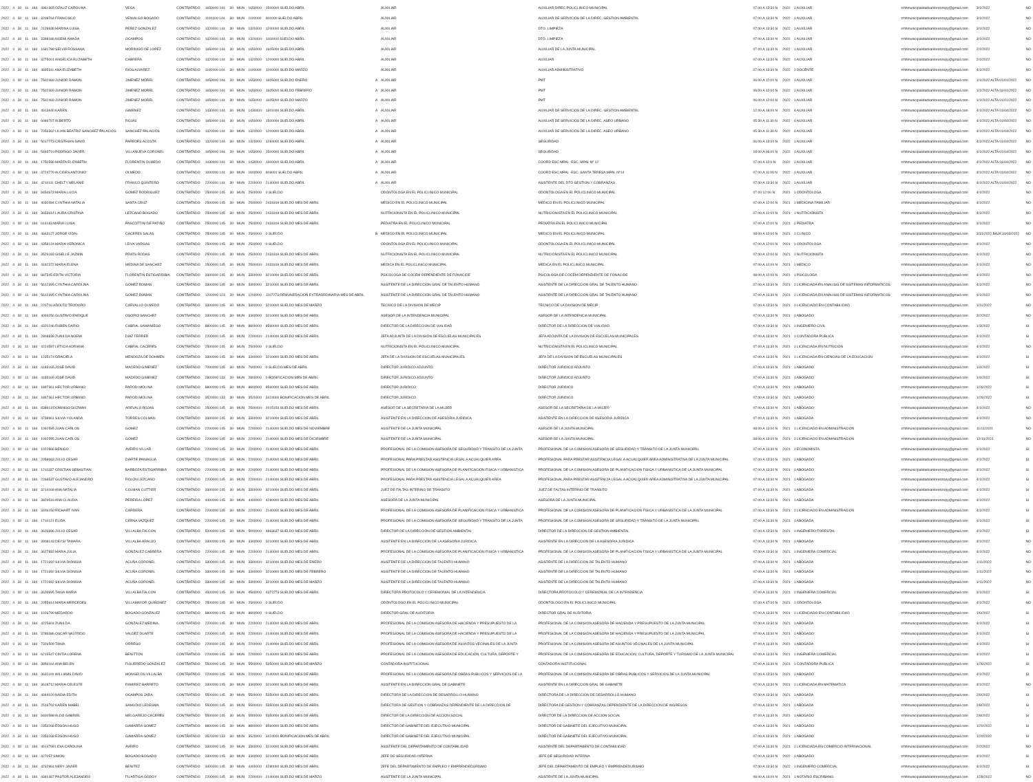| 2022 | 4 | 30 | 11 | 184 | 4961365 OZALIZ CAROLINA | VEGA | CONTRATADO | 1650000 144 | 30 | MUN | 1650000 | 1500000 SUELDO ABRIL | | AUXILIAR | AUXILIAR DIREC.POLICLINICO MUNICIPAL | 07:00 A 13:30 N | 2022 | 1 AUXILIAR | rrhhmunicipalidadsanlorenzopy@gmail.com | 3/1/2022 | NO |
| 2022 | 4 | 30 | 11 | 184 | 3208764 FRANCISCO | VENIALGO BOGADO | CONTRATADO | 1100000 144 | 30 | MUN | 1100000 | 900000 SUELDO ABRIL | | AUXILIAR | AUXILIAR DE SERVICIOS DE LA DIREC. GESTION AMBIENTAL | 07:00 A 13:30 N | 2022 | 1 AUXILIAR | rrhhmunicipalidadsanlorenzopy@gmail.com | 3/1/2022 | NO |
| 2022 | 4 | 30 | 11 | 184 | 2128938 MARINA LUISA | PEREZ GONZALEZ | CONTRATADO | 1320000 144 | 30 | MUN | 1320000 | 1200000 SUELDO ABRIL | | AUXILIAR | DTO. LIMPIEZA | 07:00 A 13:30 N | 2022 | 1 AUXILIAR | rrhhmunicipalidadsanlorenzopy@gmail.com | 3/1/2022 | NO |
| 2022 | 4 | 30 | 11 | 184 | 3398186 NOEMI AMADA | OCAMPOS | CONTRATADO | 1320000 144 | 30 | MUN | 1320000 | 1160000 SUELDO ABRIL | | AUXILIAR | DTO. LIMPIEZA | 07:00 A 13:30 N | 2022 | 1 AUXILIAR | rrhhmunicipalidadsanlorenzopy@gmail.com | 3/1/2022 | NO |
| 2022 | 4 | 30 | 11 | 184 | 1681788 SELVIA ROSSANA | MORINIGO DE LOPEZ | CONTRATADO | 1650000 144 | 30 | MUN | 1650000 | 1605000 SUELDO ABRIL | | AUXILIAR | AUXILIAR DE LA JUNTA MUNICIPAL | 07:00 A 13:30 N | 2022 | 1 AUXILIAR | rrhhmunicipalidadsanlorenzopy@gmail.com | 2/1/2022 | NO |
| 2022 | 4 | 30 | 11 | 184 | 3275001 ANGELICA ELIZABETH | CABRERA | CONTRATADO | 1320000 144 | 30 | MUN | 1320000 | 1200000 SUELDO ABRIL | | AUXILIAR | AUXILIAR | 07:00 A 13:30 N | 2022 | 1 AUXILIAR | rrhhmunicipalidadsanlorenzopy@gmail.com | 2/1/2022 | NO |
| 2022 | 4 | 30 | 11 | 184 | 4695311 ANA ELIZABETH | RIOS ALVAREZ | CONTRATADO | 1100000 144 | 30 | MUN | 1100000 | 1000000 SUELDO MARZO | | AUXILIAR | AUXILIAR ADMINISTRATIVO | 07:00 A 13:30 N | 2022 | 1 DOCENTE | rrhhmunicipalidadsanlorenzopy@gmail.com | 4/1/2022 | NO |
| 2022 | 4 | 30 | 11 | 184 | 7502469 JUNIOR RAMON | JIMENEZ MOREL | CONTRATADO | 1650000 144 | 30 | MUN | 1650000 | 1605000 SUELDO ENERO | A | AUXILIAR | PMT | 06:00 A 12:00 N | 2022 | 1 AUXILIAR | rrhhmunicipalidadsanlorenzopy@gmail.com | 1/1/2022 ALTA 01/01/2022 | NO |
| 2022 | 4 | 30 | 11 | 184 | 7502469 JUNIOR RAMON | JIMENEZ MOREL | CONTRATADO | 1650000 144 | 30 | MUN | 1650000 | 1605000 SUELDO FEBRERO | A | AUXILIAR | PMT | 06:00 A 12:00 N | 2022 | 1 AUXILIAR | rrhhmunicipalidadsanlorenzopy@gmail.com | 1/1/2022 ALTA 01/01/2022 | NO |
| 2022 | 4 | 30 | 11 | 184 | 7502469 JUNIOR RAMON | JIMENEZ MOREL | CONTRATADO | 1650000 144 | 30 | MUN | 1650000 | 1605000 SUELDO MARZO | A | AUXILIAR | PMT | 06:00 A 12:00 N | 2022 | 1 AUXILIAR | rrhhmunicipalidadsanlorenzopy@gmail.com | 1/1/2022 ALTA 01/01/2022 | NO |
| 2022 | 4 | 30 | 11 | 184 | 4913640 KAREN | GIMENEZ | CONTRATADO | 1430000 144 | 30 | MUN | 1430000 | 1301000 SUELDO ABRIL | A | AUXILIAR | AUXILIAR DE SERVICIOS DE LA DIREC. GESTION AMBIENTAL | 12:00 A 18:00 N | 2022 | 4 AUXILIAR | rrhhmunicipalidadsanlorenzopy@gmail.com | 4/1/2022 ALTA 01/04/2022 | NO |
| 2022 | 4 | 30 | 11 | 184 | 6089707 ALBERTO | ROJAS | CONTRATADO | 1650000 144 | 30 | MUN | 1650000 | 1500000 SUELDO ABRIL | A | AUXILIAR | AUXILIAR DE SERVICIOS DE LA DIREC. ASEO URBANO | 05:30 A 11:30 N | 2022 | 4 AUXILIAR | rrhhmunicipalidadsanlorenzopy@gmail.com | 4/1/2022 ALTA 01/04/2022 | NO |
| 2022 | 4 | 30 | 11 | 184 | 7056362 LILIAN BEATRIZ SANCHEZ PALACIOS | SANCHEZ PALACIOS | CONTRATADO | 1320000 144 | 30 | MUN | 1320000 | 1200000 SUELDO ABRIL | A | AUXILIAR | AUXILIAR DE SERVICIOS DE LA DIREC. ASEO URBANO | 05:30 A 11:30 N | 2022 | 4 AUXILIAR | rrhhmunicipalidadsanlorenzopy@gmail.com | 4/1/2022 ALTA 01/04/2022 | NO |
| 2022 | 4 | 30 | 11 | 184 | 5017773 CRISTHIAN DAVID | PAREDES ACOSTA | CONTRATADO | 1320000 144 | 30 | MUN | 1320000 | 1284000 SUELDO ABRIL | A | AUXILIAR | SEGURIDAD | 06:00 A 13:00 N | 2022 | 1 AUXILIAR | rrhhmunicipalidadsanlorenzopy@gmail.com | 4/1/2022 ALTA 01/04/2022 | NO |
| 2022 | 4 | 30 | 11 | 184 | 5493710 RODRIGO JAVIER | VILLANUEVA CORONEL | CONTRATADO | 1650000 144 | 30 | MUN | 1650000 | 1500000 SUELDO ABRIL | A | AUXILIAR | SEGURIDAD | 18:00 A 06:00 N | 2022 | 1 AUXILIAR | rrhhmunicipalidadsanlorenzopy@gmail.com | 4/1/2022 ALTA 01/04/2022 | NO |
| 2022 | 4 | 30 | 11 | 184 | 1750596 MARTA ELIZABETH | FLORENTIN OLMEDO | CONTRATADO | 1430000 144 | 30 | MUN | 1430000 | 1300000 SUELDO ABRIL | A | AUXILIAR | COORD ESC MPAL -ESC. MPAL Nº 12 | 07:00 A 12:0 N | 2022 | 1 AUXILIAR | rrhhmunicipalidadsanlorenzopy@gmail.com | 4/1/2022 ALTA 01/04/2022 | NO |
| 2022 | 4 | 30 | 11 | 184 | 3724770 ALCIDES ANTONIO | OLMEDO | CONTRATADO | 1000000 144 | 30 | MUN | 1000000 | 909091 SUELDO ABRIL | A | AUXILIAR | COORD ESC MPAL -ESC. SANTA TERESA MPAL Nº14 | 07:00 A 11:00 N | 2022 | 1 AUXILIAR | rrhhmunicipalidadsanlorenzopy@gmail.com | 4/1/2022 ALTA 01/04/2022 | NO |
| 2022 | 4 | 30 | 11 | 184 | 4210111 CHELTY MELANIE | FRANCO QUINTERO | CONTRATADO | 2200000 144 | 30 | MUN | 2200000 | 2140000 SUELDO ABRIL | A | AUXILIAR | ASISTENTE DEL DTO GESTION Y COBRANZAS | 07:00 A 13:30 N | 2022 | 1 AUXILIAR | rrhhmunicipalidadsanlorenzopy@gmail.com | 4/1/2022 ALTA 01/04/2022 | NO |
| 2022 | 4 | 30 | 11 | 184 | 3454673 MARIA LUCIA | GOMEZ RODRIGUEZ | CONTRATADO | 2500000 145 | 30 | MUN | 2500000 | 0 SUELDO | | ODONTOLOGA EN EL POLICLINICO MUNICIPAL | ODONTOLOGA EN EL POLICLINICO MUNICIPAL | 07:00 12:00 N | 2021 | 1 ODONTOLOGA | rrhhmunicipalidadsanlorenzopy@gmail.com | 4/1/2022 | NO |
| 2022 | 4 | 30 | 11 | 184 | 4030494 CYNTHIA NATALIA | SANTA CRUZ | CONTRATADO | 2500000 145 | 30 | MUN | 2500000 | 2431819 SUELDO MES DE ABRIL | | MEDICO EN EL POLICLINICO MUNICIPAL | MEDICO EN EL POLICLINICO MUNICIPAL | 07:00 A 12:00 N | 2021 | 1 MEDICINA FAMILIAR | rrhhmunicipalidadsanlorenzopy@gmail.com | 4/1/2022 | NO |
| 2022 | 4 | 30 | 11 | 184 | 3653614 LAURA CRISTINA | LEZCANO BOGADO | CONTRATADO | 2500000 145 | 30 | MUN | 2500000 | 2431819 SUELDO MES DE ABRIL | | NUTRICIONISTA EN EL POLICLINICO MUNICIPAL | NUTRICIONISTA EN EL POLICLINICO MUNICIPAL | 07:00 A 12:00 N | 2021 | 1 NUTRICIONISTA | rrhhmunicipalidadsanlorenzopy@gmail.com | 4/1/2022 | NO |
| 2022 | 4 | 30 | 11 | 184 | 614183 MARIA LUISA | PASCOTTINI DE PATIÑO | CONTRATADO | 2500000 145 | 30 | MUN | 2500000 | 2431819 SUELDO MES DE ABRIL | | PEDIATRA EN EL POLICLINICO MUNICIPAL | PEDIATRA EN EL POLICLINICO MUNICIPAL | 07:00 A 12:00 N | 2021 | 1 PEDIATRA | rrhhmunicipalidadsanlorenzopy@gmail.com | 4/1/2022 | NO |
| 2022 | 4 | 30 | 11 | 184 | 4663127 JORGE VIDAL | CACERES SALAS | CONTRATADO | 2500000 145 | 30 | MUN | 2500000 | 0 SUELDO | B | MEDICO EN EL POLICLINICO MUNICIPAL | MEDICO EN EL POLICLINICO MUNICIPAL | 08:00 A 12:00 N | 2021 | 1 CLINICO | rrhhmunicipalidadsanlorenzopy@gmail.com | 3/31/2022 BAJA 31/03/2022 | NO |
| 2022 | 4 | 30 | 11 | 184 | 4358124 MARIA VERONICA | LEIVA VARGAS | CONTRATADO | 2500000 145 | 30 | MUN | 2500000 | 0 SUELDO | | ODONTOLOGA EN EL POLICLINICO MUNICIPAL | ODONTOLOGA EN EL POLICLINICO MUNICIPAL | 07:00 A 12:00 N | 2021 | 1 ODONTOLOGA | rrhhmunicipalidadsanlorenzopy@gmail.com | 4/1/2022 | NO |
| 2022 | 4 | 30 | 11 | 184 | 3529183 GISELLE JAZMIN | PRATS RODAS | CONTRATADO | 2500000 145 | 30 | MUN | 2500000 | 2431819 SUELDO MES DE ABRIL | | NUTRICIONISTA EN EL POLICLINICO MUNICIPAL | NUTRICIONISTA EN EL POLICLINICO MUNICIPAL | 07:00 A 12:00 N | 2021 | 1 NUTRICIONISTA | rrhhmunicipalidadsanlorenzopy@gmail.com | 4/1/2022 | NO |
| 2022 | 4 | 30 | 11 | 184 | 4192372 MARIA ELENA | MEDINA DE SANCHEZ | CONTRATADO | 2500000 145 | 30 | MUN | 2500000 | 2431819 SUELDO MES DE ABRIL | | MEDICA EN EL POLICLINICO MUNICIPAL | MEDICA EN EL POLICLINICO MUNICIPAL | 07:00 A 12:00 N | 2021 | 1 MEDICO | rrhhmunicipalidadsanlorenzopy@gmail.com | 4/1/2022 | NO |
| 2022 | 4 | 30 | 11 | 184 | 687345 EDITH VICTORIA | FLORENTIN ESTIGARRIBIA | CONTRATADO | 3300000 145 | 30 | MUN | 3300000 | 3210000 SUELDO MES DE ABRIL | | PSICOLOGA DE COCEM DEPENDIENTE DE FONACIDE | PSICOLOGA DE COCEM DEPENDIENTE DE FONACIDE | 08:00 A 12:00 N | 2021 | 1 PSICOLOGA | rrhhmunicipalidadsanlorenzopy@gmail.com | 4/1/2022 | NO |
| 2022 | 4 | 30 | 11 | 184 | 5612395 CYNTHIA CAROLINA | GOMEZ ROMAN | CONTRATADO | 3300000 145 | 30 | MUN | 3300000 | 3210000 SUELDO MES DE ABRIL | | ASISTENTE DE LA DIRECCION GRAL DE TALENTO HUMANO | ASISTENTE DE LA DIRECCION GRAL DE TALENTO HUMANO | 07:00 A 13:30 N | 2021 | 1 LICENCIADA EN ANALISIS DE SISTEMAS INFORMATICOS | rrhhmunicipalidadsanlorenzopy@gmail.com | 4/1/2022 | NO |
| 2022 | 4 | 30 | 11 | 184 | 5612395 CYNTHIA CAROLINA | GOMEZ ROMAN | CONTRATADO | 1200000 123 | 30 | MUN | 1200000 | 1167273 REMUNERACION EXTRAORDINARIA MES DE ABRIL | | ASISTENTE DE LA DIRECCION GRAL DE TALENTO HUMANO | ASISTENTE DE LA DIRECCION GRAL DE TALENTO HUMANO | 07:00 A 13:30 N | 2021 | 1 LICENCIADA EN ANALISIS DE SISTEMAS INFORMATICOS | rrhhmunicipalidadsanlorenzopy@gmail.com | 4/1/2022 | NO |
| 2022 | 4 | 30 | 11 | 184 | 220716 ADOLFO TEODORO | CARVALLO OLMEDO | CONTRATADO | 3300000 145 | 30 | MUN | 3300000 | 3210000 SUELDO MES DE MARZO | | TECNICO DE LA DIVISION DE MECIP | TECNICO DE LA DIVISION DE MECIP | 07:00 A 13:30 N | 2021 | 1 LICENCIADO EN CONTABILIDAD | rrhhmunicipalidadsanlorenzopy@gmail.com | 1/11/2022 | NO |
| 2022 | 4 | 30 | 11 | 184 | 4093256 GUSTAVO ENRIQUE | OSORIO SANCHEZ | CONTRATADO | 3300000 145 | 30 | MUN | 3300000 | 3210000 SUELDO MES DE ABRIL | | ASESOR DE LA INTENDENCIA MUNICIPAL | ASESOR DE LA INTENDENCIA MUNICIPAL | 07:00 A 13:30 N | 2021 | 1 ABOGADO | rrhhmunicipalidadsanlorenzopy@gmail.com | 3/2/2022 | NO |
| 2022 | 4 | 30 | 11 | 184 | 4320246 RUBEN DARIO | CABRAL SAMANIEGO | CONTRATADO | 8800000 145 | 30 | MUN | 8800000 | 8560000 SUELDO MES DE ABRIL | | DIRECTOR DE LA DIRECCION DE VIALIDAD | DIRECTOR DE LA DIRECCION DE VIALIDAD | 07:00 A 13:30 N | 2021 | 1 INGENIERO CIVIL | rrhhmunicipalidadsanlorenzopy@gmail.com | 1/3/2022 | SI |
| 2022 | 4 | 30 | 11 | 184 | 2808838 ZUNILDA NOEMI | DIAZ FERRER | CONTRATADO | 2200000 145 | 30 | MUN | 2200000 | 2140000 SUELDO MES DE ABRIL | | JEFA ADJUNTA DE LA DIVISION DE ESCUELAS MUNICIPALES | JEFA ADJUNTA DE LA DIVISION DE ESCUELAS MUNICIPALES | 07:00 A 13:30 N | 2021 | 1 CONTADORA PUBLICA | rrhhmunicipalidadsanlorenzopy@gmail.com | 4/1/2022 | SI |
| 2022 | 4 | 30 | 11 | 184 | 4224597 LETICIA ADRIANA | CABRAL CACERES | CONTRATADO | 2500000 145 | 30 | MUN | 2500000 | 0 SUELDO | | NUTRICIONISTA EN EL POLICLINICO MUNICIPAL | NUTRICIONISTA EN EL POLICLINICO MUNICIPAL | 07:00 A 13:30 N | 2021 | 1 LICENCIADA EN NUTRICION | rrhhmunicipalidadsanlorenzopy@gmail.com | 4/1/2022 | NO |
| 2022 | 4 | 30 | 11 | 184 | 1235174 GRACIELA | MENDOZA DE DOHMEN | CONTRATADO | 3300000 145 | 30 | MUN | 3300000 | 3210000 SUELDO MES DE ABRIL | | JEFA DE LA DIVISION DE ESCUELAS MUNICIPALES | JEFA DE LA DIVISION DE ESCUELAS MUNICIPALES | 07:00 A 13:30 N | 2021 | 1 LICENCIADA EN CIENCIAS DE LA EDUCACION | rrhhmunicipalidadsanlorenzopy@gmail.com | 4/1/2022 | SI |
| 2022 | 4 | 30 | 11 | 184 | 4183165 JOSE DAVID | MACEDO GIMENEZ | CONTRATADO | 7000000 145 | 30 | MUN | 7000000 | 0 SUELDO MES DE ABRIL | | DIRECTOR JURIDICO ADJUNTO | DIRECTOR JURIDICO ADJUNTO | 07:00 A 13:30 N | 2021 | 1 ABOGADO | rrhhmunicipalidadsanlorenzopy@gmail.com | 1/4/2022 | SI |
| 2022 | 4 | 30 | 11 | 184 | 4183165 JOSE DAVID | MACEDO GIMENEZ | CONTRATADO | 2800000 133 | 30 | MUN | 2800000 | 0 BONIFICACION MES DE ABRIL | | DIRECTOR JURIDICO ADJUNTO | DIRECTOR JURIDICO ADJUNTO | 07:00 A 13:30 N | 2021 | 1 ABOGADO | rrhhmunicipalidadsanlorenzopy@gmail.com | 1/4/2022 | SI |
| 2022 | 4 | 30 | 11 | 184 | 1897361 HECTOR URBANO | PARODI MOLINA | CONTRATADO | 8800000 145 | 30 | MUN | 8800000 | 8560000 SUELDO MES DE ABRIL | | DIRECTOR JURIDICO | DIRECTOR JURIDICO | 07:00 A 13:30 N | 2021 | 1 ABOGADO | rrhhmunicipalidadsanlorenzopy@gmail.com | 1/26/2022 | SI |
| 2022 | 4 | 30 | 11 | 184 | 1897361 HECTOR URBANO | PARODI MOLINA | CONTRATADO | 3520000 133 | 30 | MUN | 3520000 | 3424000 BONIFICACION MES DE ABRIL | | DIRECTOR JURIDICO | DIRECTOR JURIDICO | 07:00 A 13:30 N | 2021 | 1 ABOGADO | rrhhmunicipalidadsanlorenzopy@gmail.com | 1/26/2022 | SI |
| 2022 | 4 | 30 | 11 | 184 | 838913 DOMINGO GUZMAN | AREVALO ROJAS | CONTRATADO | 2500000 145 | 30 | MUN | 2500000 | 2015154 SUELDO MES DE ABRIL | | ASESOR DE LA SECRETARIA DE LA MUJER | ASESOR DE LA SECRETARIA DE LA MUJER | 07:00 A 13:30 N | 2021 | 1 ABOGADO | rrhhmunicipalidadsanlorenzopy@gmail.com | 4/1/2022 | NO |
| 2022 | 4 | 30 | 11 | 184 | 4738961 SILVIA YOLANDA | TORRES COLMAN | CONTRATADO | 3300000 145 | 30 | MUN | 3300000 | 3210000 SUELDO MES DE ABRIL | | ASISTENTE EN LA DIRECCION DE ASESORIA JURIDICA | ASISTENTE EN LA DIRECCION DE ASESORIA JURIDICA | 07:00 A 13:30 N | 2021 | 1 ABOGADA | rrhhmunicipalidadsanlorenzopy@gmail.com | 4/1/2022 | NO |
| 2022 | 4 | 30 | 11 | 184 | 1092595 JUAN CARLOS | GOMEZ | CONTRATADO | 2200000 145 | 30 | MUN | 2200000 | 2140000 SUELDO MES DE NOVIEMBRE | | ASISTENTE DE LA JUNTA MUNICIPAL | ASESOR DE LA JUNTA MUNICIPAL | 08:00 A 13:00 N | 2021 | 1 LICENCIADO EN ADMINISTRACION | rrhhmunicipalidadsanlorenzopy@gmail.com | 11/11/2021 | NO |
| 2022 | 4 | 30 | 11 | 184 | 1092595 JUAN CARLOS | GOMEZ | CONTRATADO | 2200000 145 | 30 | MUN | 2200000 | 2140000 SUELDO MES DE DICIEMBRE | | ASISTENTE DE LA JUNTA MUNICIPAL | ASESOR DE LA JUNTA MUNICIPAL | 08:00 A 13:00 N | 2021 | 1 LICENCIADO EN ADMINISTRACION | rrhhmunicipalidadsanlorenzopy@gmail.com | 12/10/2021 | NO |
| 2022 | 4 | 30 | 11 | 184 | 1022866 BENIGO | AVEIRO VILLAR | CONTRATADO | 2200000 145 | 30 | MUN | 2200000 | 2140000 SUELDO MES DE ABRIL | | PROFESIONAL DE LA COMISION ASESORA DE SEGURIDAD Y TRANSITO DE LA JUNTA | PROFESIONAL DE LA COMISION ASESORA DE SEGURIDAD Y TRANSITO DE LA JUNTA MUNICIPAL | 07:00 A 13:30 N | 2021 | 1 ECONOMISTA | rrhhmunicipalidadsanlorenzopy@gmail.com | 4/1/2022 | SI |
| 2022 | 4 | 30 | 11 | 184 | 2058663 JULIO CESAR | DIARTE PANIAGUA | CONTRATADO | 2200000 145 | 30 | MUN | 2200000 | 2140000 SUELDO MES DE ABRIL | | PROFESIONAL PARA PRESTAR ASISTENCIA LEGAL A ACUALQUIER AREA | PROFESIONAL PARA PRESTAR ASISTENCIA LEGAL A ACUALQUIER AREA ADMINISTRATIVA DE LA JUNTA MUNICIPAL | 07:00 A 13:30 N | 2021 | 1 ABOGADO | rrhhmunicipalidadsanlorenzopy@gmail.com | 4/1/2022 | SI |
| 2022 | 4 | 30 | 11 | 184 | 1211337 CRISTIAN SEBASTIAN | BARBOZA ESTIGARRIBIA | CONTRATADO | 2200000 145 | 30 | MUN | 2200000 | 2140000 SUELDO MES DE ABRIL | | PROFESIONAL DE LA COMISION ASESORA DE PLANIFICACION FISICA Y URBANISTICA | PROFESIONAL DE LA COMISION ASESORA DE PLANIFICACION FISICA Y URBANISTICA DE LA JUNTA MUNICIPAL | 07:00 A 13:30 N | 2021 | 1 ABOGADO | rrhhmunicipalidadsanlorenzopy@gmail.com | 4/1/2022 | SI |
| 2022 | 4 | 30 | 11 | 184 | 2268537 GUSTAVO ALEJANDRO | ROLON LEZCANO | CONTRATADO | 2200000 145 | 30 | MUN | 2200000 | 2140000 SUELDO MES DE ABRIL | | PROFESIONAL PARA PRESTAR ASISTENCIA LEGAL A ACUALQUIER AREA | PROFESIONAL PARA PRESTAR ASISTENCIA LEGAL A ACUALQUIER AREA ADMINISTRATIVA DE LA JUNTA MUNICIPAL | 07:00 A 13:30 N | 2021 | 1 ABOGADO | rrhhmunicipalidadsanlorenzopy@gmail.com | 4/1/2022 | SI |
| 2022 | 4 | 30 | 11 | 184 | 3214169 ANA NATALIA | COLMAN CUTTIER | CONTRATADO | 3300000 145 | 30 | MUN | 3300000 | 3210000 SUELDO MES DE ABRIL | | JUEZ DE FALTAS INTERINO DE TRANSITO | JUEZ DE FALTAS INTERINO DE TRANSITO | 07:00 A 13:30 N | 2021 | 1 ABOGADA | rrhhmunicipalidadsanlorenzopy@gmail.com | 4/1/2022 | SI |
| 2022 | 4 | 30 | 11 | 184 | 3829516 ANA CLAUDIA | PEREIRA LOPEZ | CONTRATADO | 4400000 145 | 30 | MUN | 4400000 | 4280000 SUELDO MES DE ABRIL | | ASESORA DE LA JUNTA MUNICIPAL | ASESORA DE LA JUNTA MUNICIPAL | 07:00 A 13:30 N | 2021 | 1 ABOGADA | rrhhmunicipalidadsanlorenzopy@gmail.com | 4/1/2022 | SI |
| 2022 | 4 | 30 | 11 | 184 | 3406150 RICHART IVAN | CARRERA | CONTRATADO | 2200000 145 | 30 | MUN | 2200000 | 2140000 SUELDO MES DE ABRIL | | PROFESIONAL DE LA COMISION ASESORA DE PLANIFICACION FISICA Y URBANISTICA | PROFESIONAL DE LA COMISION ASESORA DE PLANIFICACION FISICA Y URBANISTICA DE LA JUNTA MUNICIPAL | 07:00 A 13:30 N | 2021 | 1 LICENCIADO EN ADMINISTRACION | rrhhmunicipalidadsanlorenzopy@gmail.com | 4/1/2022 | SI |
| 2022 | 4 | 30 | 11 | 184 | 1710121 ELIDA | CERNA VAZQUEZ | CONTRATADO | 2200000 145 | 30 | MUN | 2200000 | 2140000 SUELDO MES DE ABRIL | | PROFESIONAL DE LA COMISION ASESORA DE SEGURIDAD Y TRANSITO DE LA JUNTA | PROFESIONAL DE LA COMISION ASESORA DE SEGURIDAD Y TRANSITO DE LA JUNTA MUNICIPAL | 07:00 A 13:30 N | 2021 | 1 ABOGADA | rrhhmunicipalidadsanlorenzopy@gmail.com | 4/1/2022 | SI |
| 2022 | 4 | 30 | 11 | 184 | 3626996 JULIO CESAR | VILLALBA FALCON | CONTRATADO | 5000000 145 | 30 | MUN | 5000000 | 4863637 SUELDO MES DE ABRIL | | DIRECTOR DE LA DIRECCION DE GESTION AMBIENTAL | DIRECTOR DE LA DIRECCION DE GESTION AMBIENTAL | 07:00 A 13:30 N | 2021 | 1 INGENIERO FORESTAL | rrhhmunicipalidadsanlorenzopy@gmail.com | 4/1/2022 | SI |
| 2022 | 4 | 30 | 11 | 184 | 3908143 DEYSI TAMARA | VILLALBA ARAUJO | CONTRATADO | 3300000 145 | 30 | MUN | 3300000 | 3210000 SUELDO MES DE ABRIL | | ASISTENTE EN LA DIRECCION DE LA ASESORIA JURIDICA | ASISTENTE EN LA DIRECCION DE LA ASESORIA JURIDICA | 07:00 A 13:30 N | 2021 | 1 ABOGADA | rrhhmunicipalidadsanlorenzopy@gmail.com | 4/1/2022 | NO |
| 2022 | 4 | 30 | 11 | 184 | 3627832 MARIA JULIA | GONZALEZ CABRERA | CONTRATADO | 2200000 145 | 30 | MUN | 2200000 | 2140000 SUELDO MES DE ABRIL | | PROFESIONAL DE LA COMISION ASESORA DE PLANIFICACION FISICA Y URBANISTICA | PROFESIONAL DE LA COMISION ASESORA DE PLANIFICACION FISICA Y URBANISTICA DE LA JUNTA MUNICIPAL | 07:00 A 13:30 N | 2021 | 1 INGENIERA COMERCIAL | rrhhmunicipalidadsanlorenzopy@gmail.com | 4/1/2022 | NO |
| 2022 | 4 | 30 | 11 | 184 | 1721692 SILVIA DIONISIA | ACUÑA CORONEL | CONTRATADO | 3300000 145 | 30 | MUN | 3300000 | 3210000 SUELDO MES DE ENERO | | ASISTENTE DE LA DIRECCION DE TALENTO HUMANO | ASISTENTE DE LA DIRECCION DE TALENTO HUMANO | 07:00 A 13:30 N | 2021 | 1 ABOGADA | rrhhmunicipalidadsanlorenzopy@gmail.com | 1/11/2022 | NO |
| 2022 | 4 | 30 | 11 | 184 | 1721692 SILVIA DIONISIA | ACUÑA CORONEL | CONTRATADO | 3300000 145 | 30 | MUN | 3300000 | 3210000 SUELDO MES DE FEBRERO | | ASISTENTE DE LA DIRECCION DE TALENTO HUMANO | ASISTENTE DE LA DIRECCION DE TALENTO HUMANO | 07:00 A 13:30 N | 2021 | 1 ABOGADA | rrhhmunicipalidadsanlorenzopy@gmail.com | 1/11/2022 | NO |
| 2022 | 4 | 30 | 11 | 184 | 1721692 SILVIA DIONISIA | ACUÑA CORONEL | CONTRATADO | 3300000 145 | 30 | MUN | 3300000 | 3210000 SUELDO MES DE MARZO | | ASISTENTE DE LA DIRECCION DE TALENTO HUMANO | ASISTENTE DE LA DIRECCION DE TALENTO HUMANO | 07:00 A 13:30 N | 2021 | 1 ABOGADA | rrhhmunicipalidadsanlorenzopy@gmail.com | 1/11/2022 | NO |
| 2022 | 4 | 30 | 11 | 184 | 3626995 TANIA MARIA | VILLALBA FALCON | CONTRATADO | 4500000 145 | 30 | MUN | 4500000 | 4377273 SUELDO MES DE ABRIL | | DIRECTORA PROTOCOLO Y CEREMONIAL DE LA INTENDENCIA | DIRECTORA PROTOCOLO Y CEREMONIAL DE LA INTENDENCIA | 07:00 A 13:30 N | 2021 | 1 INGENIERA COMERCIAL | rrhhmunicipalidadsanlorenzopy@gmail.com | 4/1/2022 | SI |
| 2022 | 4 | 30 | 11 | 184 | 2055614 MARIA MERCEDES | VILLAMAYOR QUIÑONEZ | CONTRATADO | 2500000 145 | 30 | MUN | 2500000 | 0 SUELDO | | ODONTOLOGO EN EL POLICLINICO MUNICIPAL | ODONTOLOGO EN EL POLICLINICO MUNICIPAL | 07:00 A 17:00 N | 2021 | 1 ODONTOLOGA | rrhhmunicipalidadsanlorenzopy@gmail.com | 4/1/2022 | NO |
| 2022 | 4 | 30 | 11 | 184 | 1026790 MEDARDO | BOGADO GONZALEZ | CONTRATADO | 8800000 145 | 30 | MUN | 8800000 | 0 SUELDO | | DIRECTOR GRAL DE AUDITORIA | DIRECTOR GRAL DE AUDITORIA | 07:00 A 13:30 N | 2021 | 1 LICENCIADO EN CONTABILIDAD | rrhhmunicipalidadsanlorenzopy@gmail.com | 1/6/2022 | SI |
| 2022 | 4 | 30 | 11 | 184 | 4225604 ZUNILDA | GONZALEZ MEDINA | CONTRATADO | 2200000 145 | 30 | MUN | 2200000 | 2140000 SUELDO MES DE ABRIL | | PROFESIONAL DE LA COMISION ASESORA DE HACIENDA Y PRESUPUESTO DE LA | PROFESIONAL DE LA COMISION ASESORA DE HACIENDA Y PRESUPUESTO DE LA JUNTA MUNICIPAL | 07:00 A 13:30 N | 2021 | 1 ABOGADA | rrhhmunicipalidadsanlorenzopy@gmail.com | 4/1/2022 | SI |
| 2022 | 4 | 30 | 11 | 184 | 3789386 OSCAR WILFRIDO | VALDEZ DUARTE | CONTRATADO | 2200000 145 | 30 | MUN | 2200000 | 2140000 SUELDO MES DE ABRIL | | PROFESIONAL DE LA COMISION ASESORA DE HACIENDA Y PRESUPUESTO DE LA | PROFESIONAL DE LA COMISION ASESORA DE HACIENDA Y PRESUPUESTO DE LA JUNTA MUNICIPAL | 07:00 A 13:30 N | 2021 | 1 ABOGADO | rrhhmunicipalidadsanlorenzopy@gmail.com | 4/1/2022 | SI |
| 2022 | 4 | 30 | 11 | 184 | 7326509 TANIA | ORREGO | CONTRATADO | 2200000 145 | 30 | MUN | 2200000 | 2140000 SUELDO MES DE ABRIL | | PROFESIONAL DE LA COMISION ASESORA DE ASUNTOS VECINALES DE LA JUNTA | PROFESIONAL DE LA COMISION ASESORA DE ASUNTOS VECINALES DE LA JUNTA MUNICIPAL | 07:00 A 13:30 N | 2021 | 1 ABOGADA | rrhhmunicipalidadsanlorenzopy@gmail.com | 4/1/2022 | SI |
| 2022 | 4 | 30 | 11 | 184 | 6215547 CINTIA LORENA | BENITTON | CONTRATADO | 2200000 145 | 30 | MUN | 2200000 | 2140000 SUELDO MES DE ABRIL | | PROFESIONAL DE LA COMISION ASESORA DE EDUCACION, CULTURA, DEPORTE Y | PROFESIONAL DE LA COMISION ASESORA DE EDUCACION, CULTURA, DEPORTE Y TURISMO DE LA JUNTA MUNICIPAL | 07:00 A 13:30 N | 2021 | 1 INGENIERA COMERCIAL | rrhhmunicipalidadsanlorenzopy@gmail.com | 4/1/2022 | SI |
| 2022 | 4 | 30 | 11 | 184 | 3856164 ANA BELEN | FIGUEREDO GONZALEZ | CONTRATADO | 5500000 145 | 30 | MUN | 5500000 | 5350000 SUELDO MES DE MARZO | | CONTADORA INSTITUCIONAL | CONTADORA INSTITUCIONAL | 07:00 A 13:30 N | 2021 | 1 CONTADORA PUBLICA | rrhhmunicipalidadsanlorenzopy@gmail.com | 1/26/2022 | SI |
| 2022 | 4 | 30 | 11 | 184 | 3631100 WILLIAMS DAVID | MONGELOS VILLALBA | CONTRATADO | 2200000 145 | 30 | MUN | 2200000 | 2140000 SUELDO MES DE ABRIL | | PROFESIONAL DE LA COMISION ASESORA DE OBRAS PUBLICOS Y SERVICIOS DE LA | PROFESIONAL DE LA COMISION ASESORA DE OBRAS PUBLICOS Y SERVICIOS DE LA JUNTA MUNICIPAL | 07:00 A 13:30 N | 2021 | 1 ABOGADO | rrhhmunicipalidadsanlorenzopy@gmail.com | 4/1/2022 | SI |
| 2022 | 4 | 30 | 11 | 184 | 3618712 MARIA CELESTE | RAMIREZ BARRETO | CONTRATADO | 3300000 145 | 30 | MUN | 3300000 | 3210000 SUELDO MES DE ABRIL | | ASISTENTE EN LA DIRECCION GRAL DE GABINETE | ASISTENTE EN LA DIRECCION GRAL DE GABINETE | 07:00 A 13:30 N | 2021 | 1 LICENCIADA EN MATEMATICA | rrhhmunicipalidadsanlorenzopy@gmail.com | 4/1/2022 | NO |
| 2022 | 4 | 30 | 11 | 184 | 4944020 NADIA EDITH | OCAMPOS JARA | CONTRATADO | 5500000 145 | 30 | MUN | 5500000 | 5350000 SUELDO MES DE ABRIL | | DIRECTORA DE LA DIRECCION DE DESARROLLO HUMANO | DIRECTORA DE LA DIRECCION DE DESARROLLO HUMANO | 07:00 A 13:30 N | 2021 | 1 ABOGADA | rrhhmunicipalidadsanlorenzopy@gmail.com | 2/9/2022 | SI |
| 2022 | 4 | 30 | 11 | 184 | 2519702 KAREN MABEL | SAMUDIO LEDESMA | CONTRATADO | 5500000 145 | 30 | MUN | 5500000 | 5350000 SUELDO MES DE ABRIL | | DIRECTORA DE GESTION Y COBRANZAS DEPENDIENTE DE LA DIRECCION DE | DIRECTORA DE GESTION Y COBRANZAS DEPENDIENTE DE LA DIRECCION DE INGRESOS | 07:00 A 13:30 N | 2021 | 1 ABOGADA | rrhhmunicipalidadsanlorenzopy@gmail.com | 2/8/2022 | SI |
| 2022 | 4 | 30 | 11 | 184 | 3400598 ALDO GABRIEL | MELGAREJO CACERES | CONTRATADO | 5500000 145 | 30 | MUN | 5500000 | 5350000 SUELDO MES DE ABRIL | | DIRECTOR DE LA DIRECCION DE ACCION SOCIAL | DIRECTOR DE LA DIRECCION DE ACCION SOCIAL | 07:00 A 13:30 N | 2021 | 1 ABOGADO | rrhhmunicipalidadsanlorenzopy@gmail.com | 2/8/2022 | SI |
| 2022 | 4 | 30 | 11 | 184 | 2353268 EDSON HUGO | GAMARRA GOMEZ | CONTRATADO | 8800000 145 | 30 | MUN | 8800000 | 8560000 SUELDO MES DE ABRIL | | DIRECTOR DE GABINETE DEL EJECUTIVO MUNICIPAL | DIRECTOR DE GABINETE DEL EJECUTIVO MUNICIPAL | 07:00 A 13:30 N | 2021 | 1 ABOGADO | rrhhmunicipalidadsanlorenzopy@gmail.com | 1/20/2022 | SI |
| 2022 | 4 | 30 | 11 | 184 | 2353268 EDSON HUGO | GAMARRA GOMEZ | CONTRATADO | 3520000 133 | 30 | MUN | 3520000 | 3424000 BONIFICACION MES DE ABRIL | | DIRECTOR DE GABINETE DEL EJECUTIVO MUNICIPAL | DIRECTOR DE GABINETE DEL EJECUTIVO MUNICIPAL | 07:00 A 13:30 N | 2021 | 1 ABOGADO | rrhhmunicipalidadsanlorenzopy@gmail.com | 1/20/2022 | SI |
| 2022 | 4 | 30 | 11 | 184 | 4614708 LIDIA CAROLINA | AVEIRO | CONTRATADO | 3300000 145 | 30 | MUN | 3300000 | 3210000 SUELDO MES DE ABRIL | | ASISTENTE DEL DEPARTAMENTO DE CONTABILIDAD | ASISTENTE DEL DEPARTAMENTO DE CONTABILIDAD | 07:00 A 13:30 N | 2021 | 1 LICENCIADA EN COMERCIO INTERNACIONAL | rrhhmunicipalidadsanlorenzopy@gmail.com | 2/2/2022 | NO |
| 2022 | 4 | 30 | 11 | 184 | 427057 SIMON | BOGADO BOGADO | CONTRATADO | 3300000 145 | 30 | MUN | 3300000 | 3210000 SUELDO MES DE ABRIL | | JEFE DE SEGURIDAD INTERNA | JEFE DE SEGURIDAD INTERNA | 07:00 A 13:30 N | 2022 | 1 ABOGADO | rrhhmunicipalidadsanlorenzopy@gmail.com | 4/1/2022 | SI |
| 2022 | 4 | 30 | 11 | 184 | 4232964 NERY JAVIER | BENITEZ | CONTRATADO | 4400000 145 | 30 | MUN | 4400000 | 4280000 SUELDO MES DE ABRIL | | JEFE DEL DEPARTAMENTO DE EMPLEO Y EMPRENDEDURISMO | JEFE DEL DEPARTAMENTO DE EMPLEO Y EMPRENDEDURISMO | 07:00 A 13:30 N | 2022 | 1 INGENIERO COMERCIAL | rrhhmunicipalidadsanlorenzopy@gmail.com | 4/1/2022 | SI |
| 2022 | 4 | 30 | 11 | 184 | 4341467 PASTOR ALEJANDRO | FILARTIGA GODOY | CONTRATADO | 2200000 145 | 30 | MUN | 2200000 | 2140000 SUELDO MES DE MARZO | | ASISTENTE DE LA JUNTA MUNICIPAL | ASISTENTE DE LA JUNTA MUNICIPAL | 08:00 A 13:00 N | 2021 | 1 NOTARIO ESCRIBANO | rrhhmunicipalidadsanlorenzopy@gmail.com | 1/28/2022 | NO |